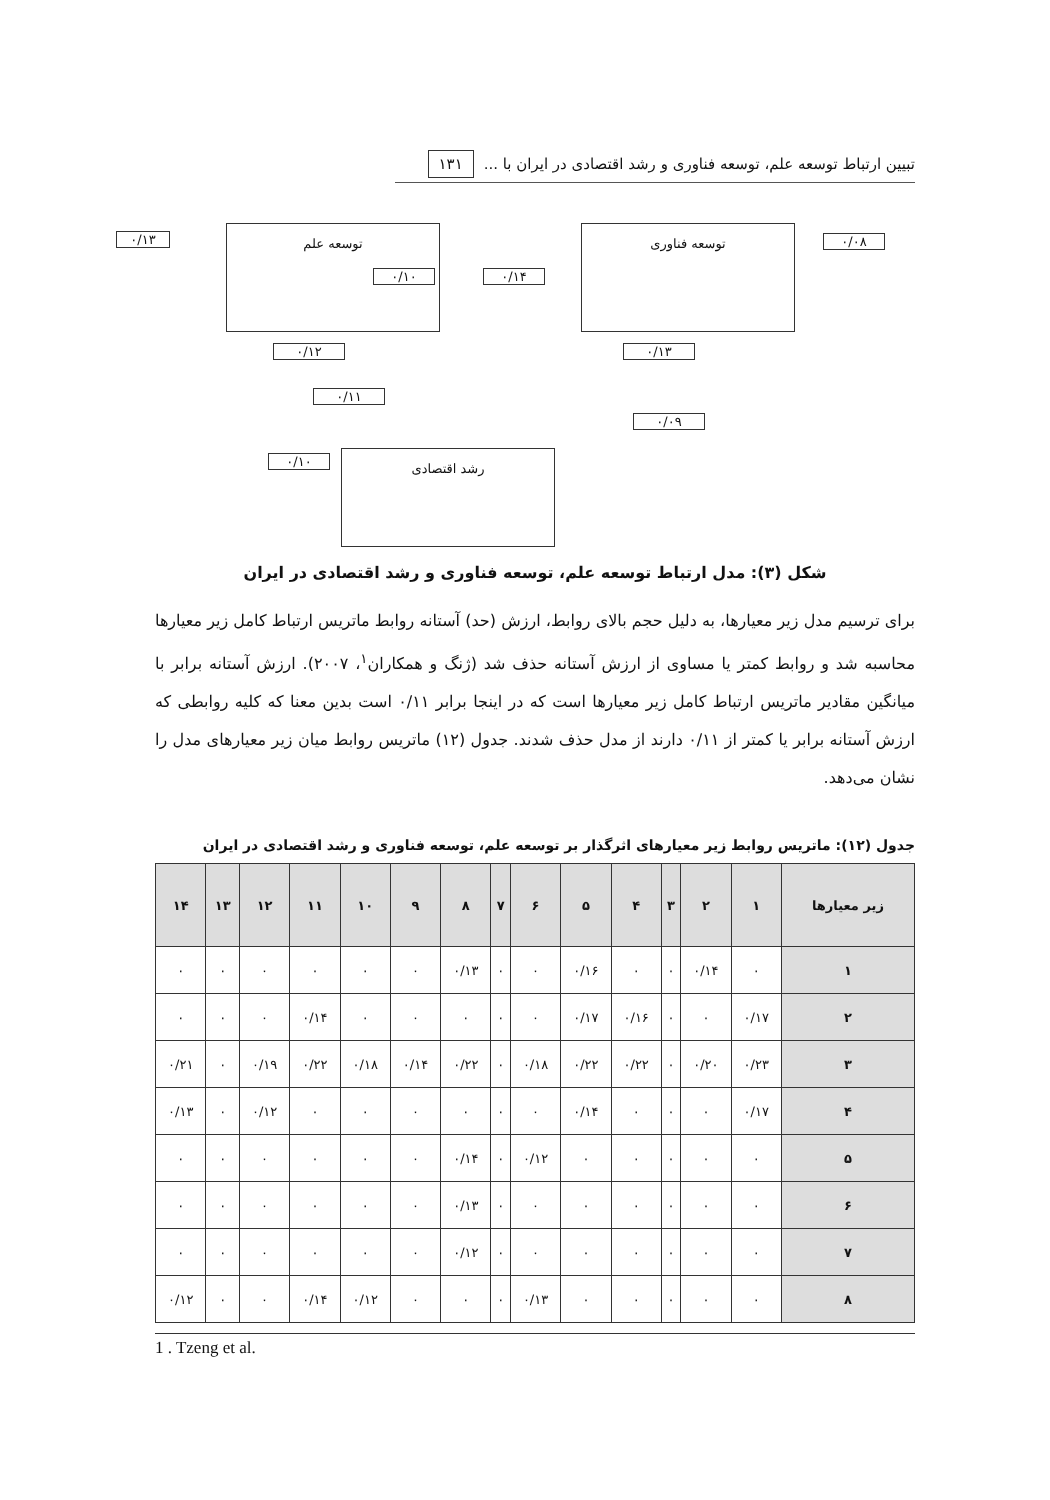تبیین ارتباط توسعه علم، توسعه فناوری و رشد اقتصادی در ایران با ... ۱۳۱
توسعه علم
۰/۱۳
۰/۱۰ ۰/۱۴
توسعه فناوری
۰/۰۸
۰/۱۲
۰/۱۱
۰/۱۳
۰/۰۹
رشد اقتصادی ۰/۱۰
شکل (۳): مدل ارتباط توسعه علم، توسعه فناوری و رشد اقتصادی در ایران
برای ترسیم مدل زیر معیارها، به دلیل حجم بالای روابط، ارزش (حد) آستانه روابط ماتریس ارتباط کامل زیر معیارها محاسبه شد و روابط کمتر یا مساوی از ارزش آستانه حذف شد (ژنگ و همکاران<sup>۱</sup>، ۲۰۰۷). ارزش آستانه برابر با میانگین مقادیر ماتریس ارتباط کامل زیر معیارها است که در اینجا برابر ۰/۱۱ است بدین معنا که کلیه روابطی که ارزش آستانه برابر یا کمتر از ۰/۱۱ دارند از مدل حذف شدند. جدول (۱۲) ماتریس روابط میان زیر معیارهای مدل را نشان می‌دهد.
جدول (۱۲): ماتریس روابط زیر معیارهای اثرگذار بر توسعه علم، توسعه فناوری و رشد اقتصادی در ایران
| زیر معیارها | ۱ | ۲ | ۳ | ۴ | ۵ | ۶ | ۷ | ۸ | ۹ | ۱۰ | ۱۱ | ۱۲ | ۱۳ | ۱۴ |
| --- | --- | --- | --- | --- | --- | --- | --- | --- | --- | --- | --- | --- | --- | --- |
| ۱ | ۰ | ۰/۱۴ | ۰ | ۰ | ۰/۱۶ | ۰ | ۰ | ۰/۱۳ | ۰ | ۰ | ۰ | ۰ | ۰ | ۰ |
| ۲ | ۰/۱۷ | ۰ | ۰ | ۰/۱۶ | ۰/۱۷ | ۰ | ۰ | ۰ | ۰ | ۰ | ۰/۱۴ | ۰ | ۰ | ۰ |
| ۳ | ۰/۲۳ | ۰/۲۰ | ۰ | ۰/۲۲ | ۰/۲۲ | ۰/۱۸ | ۰ | ۰/۲۲ | ۰/۱۴ | ۰/۱۸ | ۰/۲۲ | ۰/۱۹ | ۰ | ۰/۲۱ |
| ۴ | ۰/۱۷ | ۰ | ۰ | ۰ | ۰/۱۴ | ۰ | ۰ | ۰ | ۰ | ۰ | ۰ | ۰/۱۲ | ۰ | ۰/۱۳ |
| ۵ | ۰ | ۰ | ۰ | ۰ | ۰ | ۰/۱۲ | ۰ | ۰/۱۴ | ۰ | ۰ | ۰ | ۰ | ۰ | ۰ |
| ۶ | ۰ | ۰ | ۰ | ۰ | ۰ | ۰ | ۰ | ۰/۱۳ | ۰ | ۰ | ۰ | ۰ | ۰ | ۰ |
| ۷ | ۰ | ۰ | ۰ | ۰ | ۰ | ۰ | ۰ | ۰/۱۲ | ۰ | ۰ | ۰ | ۰ | ۰ | ۰ |
| ۸ | ۰ | ۰ | ۰ | ۰ | ۰ | ۰/۱۳ | ۰ | ۰ | ۰ | ۰/۱۲ | ۰/۱۴ | ۰ | ۰ | ۰/۱۲ |
1 . Tzeng et al.